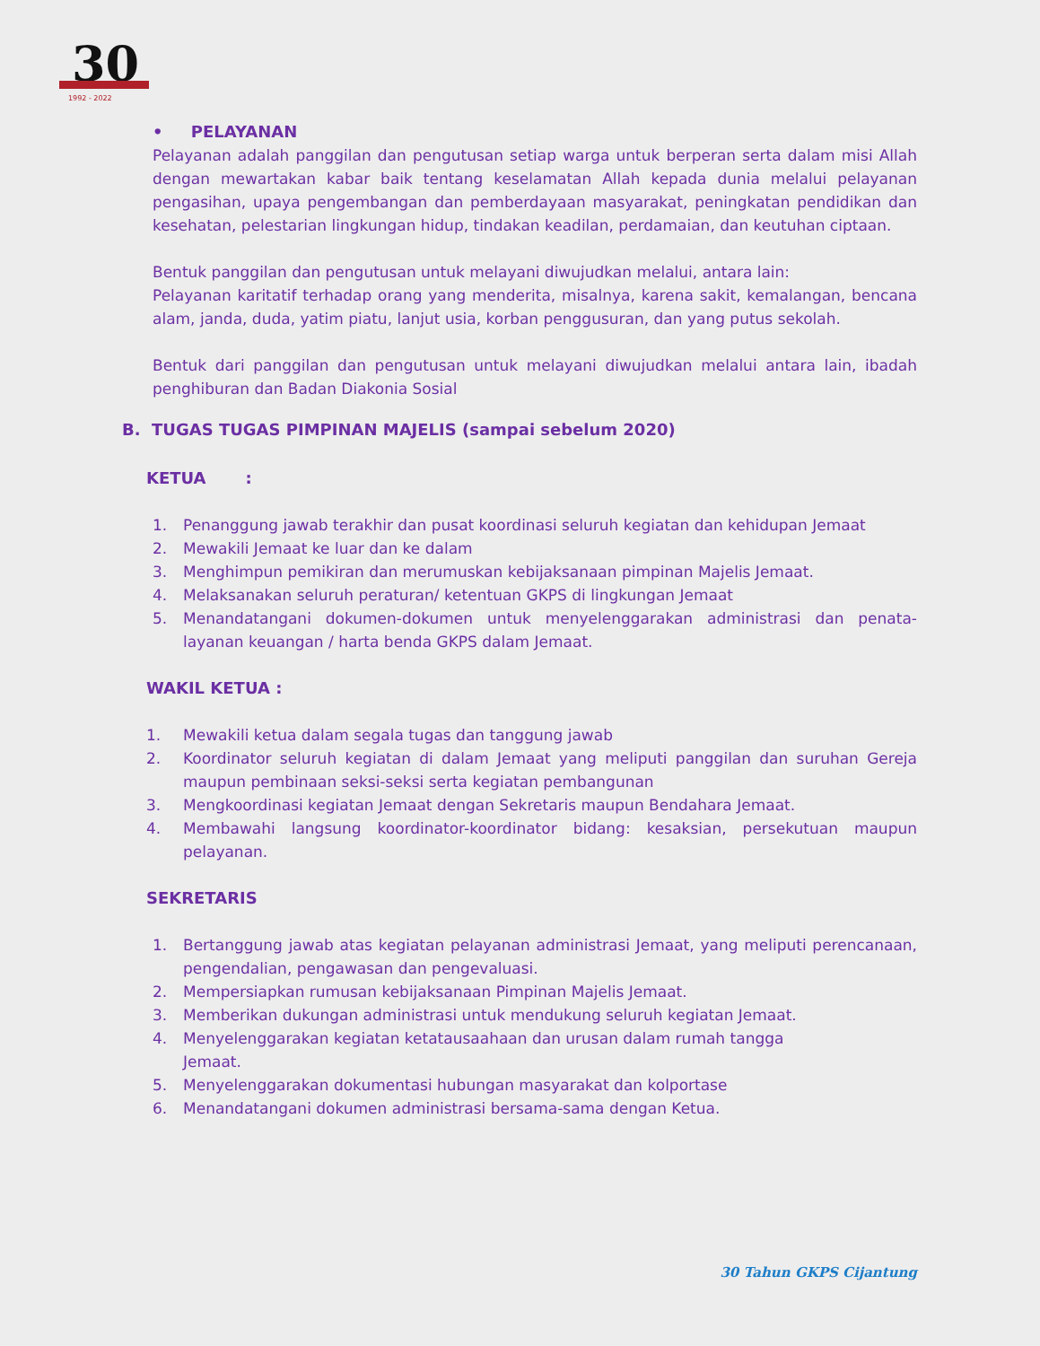30
1992 - 2022
• PELAYANAN
Pelayanan adalah panggilan dan pengutusan setiap warga untuk berperan serta dalam misi Allah dengan mewartakan kabar baik tentang keselamatan Allah kepada dunia melalui pelayanan pengasihan, upaya pengembangan dan pemberdayaan masyarakat, peningkatan pendidikan dan kesehatan, pelestarian lingkungan hidup, tindakan keadilan, perdamaian, dan keutuhan ciptaan.
Bentuk panggilan dan pengutusan untuk melayani diwujudkan melalui, antara lain:
Pelayanan karitatif terhadap orang yang menderita, misalnya, karena sakit, kemalangan, bencana alam, janda, duda, yatim piatu, lanjut usia, korban penggusuran, dan yang putus sekolah.
Bentuk dari panggilan dan pengutusan untuk melayani diwujudkan melalui antara lain, ibadah penghiburan dan Badan Diakonia Sosial
B. TUGAS TUGAS PIMPINAN MAJELIS (sampai sebelum 2020)
KETUA :
1. Penanggung jawab terakhir dan pusat koordinasi seluruh kegiatan dan kehidupan Jemaat
2. Mewakili Jemaat ke luar dan ke dalam
3. Menghimpun pemikiran dan merumuskan kebijaksanaan pimpinan Majelis Jemaat.
4. Melaksanakan seluruh peraturan/ ketentuan GKPS di lingkungan Jemaat
5. Menandatangani dokumen-dokumen untuk menyelenggarakan administrasi dan penata-layanan keuangan / harta benda GKPS dalam Jemaat.
WAKIL KETUA :
1. Mewakili ketua dalam segala tugas dan tanggung jawab
2. Koordinator seluruh kegiatan di dalam Jemaat yang meliputi panggilan dan suruhan Gereja maupun pembinaan seksi-seksi serta kegiatan pembangunan
3. Mengkoordinasi kegiatan Jemaat dengan Sekretaris maupun Bendahara Jemaat.
4. Membawahi langsung koordinator-koordinator bidang: kesaksian, persekutuan maupun pelayanan.
SEKRETARIS
1. Bertanggung jawab atas kegiatan pelayanan administrasi Jemaat, yang meliputi perencanaan, pengendalian, pengawasan dan pengevaluasi.
2. Mempersiapkan rumusan kebijaksanaan Pimpinan Majelis Jemaat.
3. Memberikan dukungan administrasi untuk mendukung seluruh kegiatan Jemaat.
4. Menyelenggarakan kegiatan ketatausaahaan dan urusan dalam rumah tangga
Jemaat.
5. Menyelenggarakan dokumentasi hubungan masyarakat dan kolportase
6. Menandatangani dokumen administrasi bersama-sama dengan Ketua.
30 Tahun GKPS Cijantung